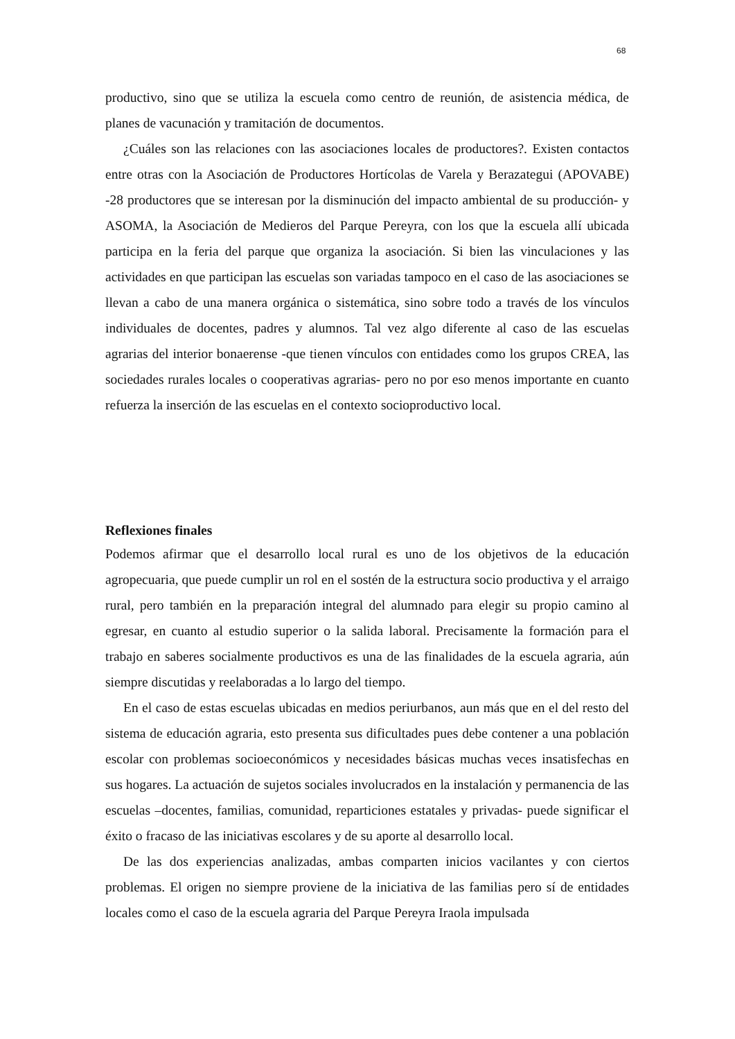68
productivo, sino que se utiliza la escuela como centro de reunión, de asistencia médica, de planes de vacunación y tramitación de documentos.
¿Cuáles son las relaciones con las asociaciones locales de productores?. Existen contactos entre otras con la Asociación de Productores Hortícolas de Varela y Berazategui (APOVABE) -28 productores que se interesan por la disminución del impacto ambiental de su producción- y ASOMA, la Asociación de Medieros del Parque Pereyra, con los que la escuela allí ubicada participa en la feria del parque que organiza la asociación. Si bien las vinculaciones y las actividades en que participan las escuelas son variadas tampoco en el caso de las asociaciones se llevan a cabo de una manera orgánica o sistemática, sino sobre todo a través de los vínculos individuales de docentes, padres y alumnos. Tal vez algo diferente al caso de las escuelas agrarias del interior bonaerense -que tienen vínculos con entidades como los grupos CREA, las sociedades rurales locales o cooperativas agrarias- pero no por eso menos importante en cuanto refuerza la inserción de las escuelas en el contexto socioproductivo local.
Reflexiones finales
Podemos afirmar que el desarrollo local rural es uno de los objetivos de la educación agropecuaria, que puede cumplir un rol en el sostén de la estructura socio productiva y el arraigo rural, pero también en la preparación integral del alumnado para elegir su propio camino al egresar, en cuanto al estudio superior o la salida laboral. Precisamente la formación para el trabajo en saberes socialmente productivos es una de las finalidades de la escuela agraria, aún siempre discutidas y reelaboradas a lo largo del tiempo.
En el caso de estas escuelas ubicadas en medios periurbanos, aun más que en el del resto del sistema de educación agraria, esto presenta sus dificultades pues debe contener a una población escolar con problemas socioeconómicos y necesidades básicas muchas veces insatisfechas en sus hogares. La actuación de sujetos sociales involucrados en la instalación y permanencia de las escuelas –docentes, familias, comunidad, reparticiones estatales y privadas- puede significar el éxito o fracaso de las iniciativas escolares y de su aporte al desarrollo local.
De las dos experiencias analizadas, ambas comparten inicios vacilantes y con ciertos problemas. El origen no siempre proviene de la iniciativa de las familias pero sí de entidades locales como el caso de la escuela agraria del Parque Pereyra Iraola impulsada